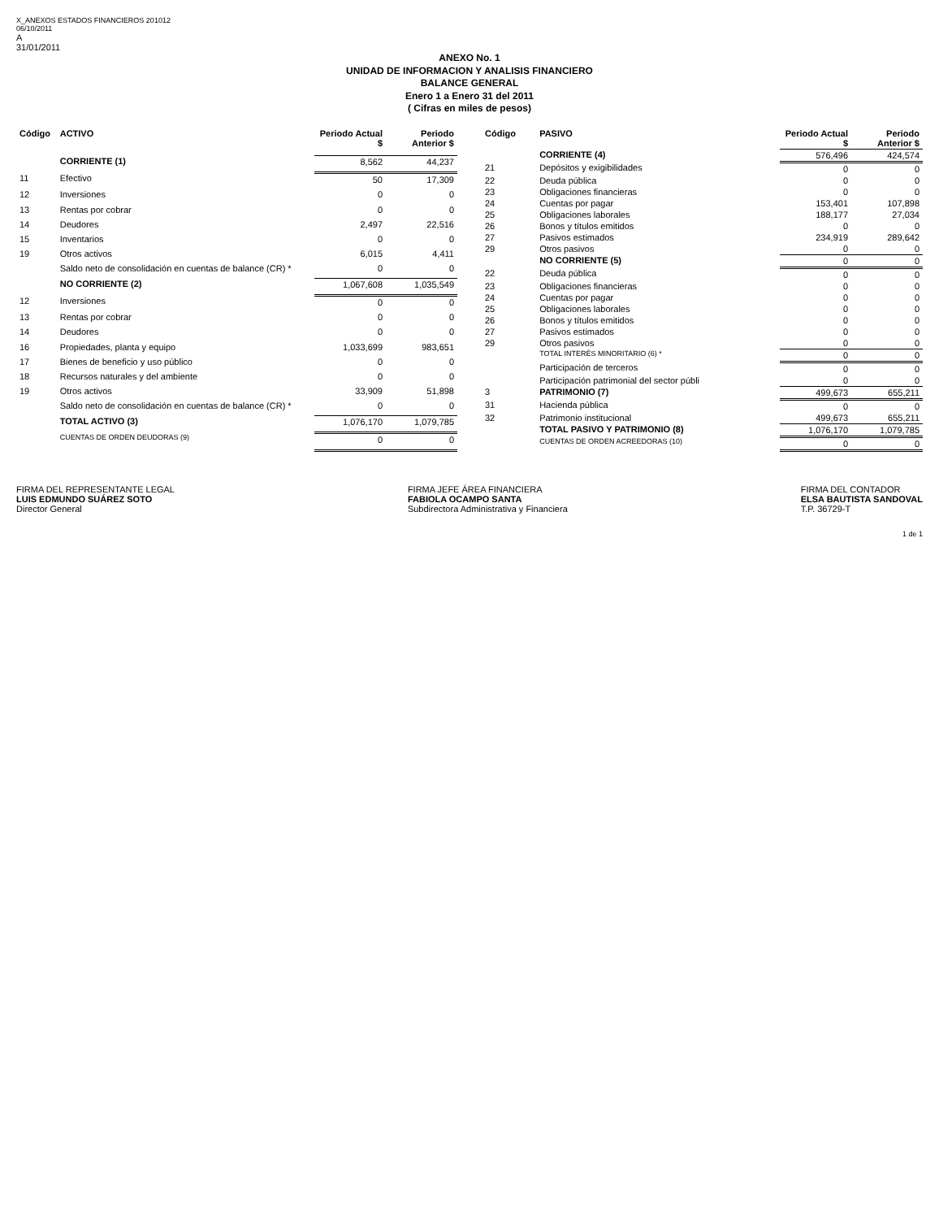X_ANEXOS ESTADOS FINANCIEROS 201012
06/10/2011
A
31/01/2011
ANEXO No. 1
UNIDAD DE INFORMACION Y ANALISIS FINANCIERO
BALANCE GENERAL
Enero 1 a Enero 31 del 2011
( Cifras en miles de pesos)
| Código | ACTIVO | Periodo Actual $ | Periodo Anterior $ |
| --- | --- | --- | --- |
| | CORRIENTE (1) | 8,562 | 44,237 |
| 11 | Efectivo | 50 | 17,309 |
| 12 | Inversiones | 0 | 0 |
| 13 | Rentas por cobrar | 0 | 0 |
| 14 | Deudores | 2,497 | 22,516 |
| 15 | Inventarios | 0 | 0 |
| 19 | Otros activos | 6,015 | 4,411 |
| | Saldo neto de consolidación en cuentas de balance (CR) * | 0 | 0 |
| | NO CORRIENTE (2) | 1,067,608 | 1,035,549 |
| 12 | Inversiones | 0 | 0 |
| 13 | Rentas por cobrar | 0 | 0 |
| 14 | Deudores | 0 | 0 |
| 16 | Propiedades, planta y equipo | 1,033,699 | 983,651 |
| 17 | Bienes de beneficio y uso público | 0 | 0 |
| 18 | Recursos naturales y del ambiente | 0 | 0 |
| 19 | Otros activos | 33,909 | 51,898 |
| | Saldo neto de consolidación en cuentas de balance (CR) * | 0 | 0 |
| | TOTAL ACTIVO (3) | 1,076,170 | 1,079,785 |
| | CUENTAS DE ORDEN DEUDORAS (9) | 0 | 0 |
| Código | PASIVO | Periodo Actual $ | Periodo Anterior $ |
| --- | --- | --- | --- |
| | CORRIENTE (4) | 576,496 | 424,574 |
| 21 | Depósitos y exigibilidades | 0 | 0 |
| 22 | Deuda pública | 0 | 0 |
| 23 | Obligaciones financieras | 0 | 0 |
| 24 | Cuentas por pagar | 153,401 | 107,898 |
| 25 | Obligaciones laborales | 188,177 | 27,034 |
| 26 | Bonos y títulos emitidos | 0 | 0 |
| 27 | Pasivos estimados | 234,919 | 289,642 |
| 29 | Otros pasivos | 0 | 0 |
| | NO CORRIENTE (5) | 0 | 0 |
| 22 | Deuda pública | 0 | 0 |
| 23 | Obligaciones financieras | 0 | 0 |
| 24 | Cuentas por pagar | 0 | 0 |
| 25 | Obligaciones laborales | 0 | 0 |
| 26 | Bonos y títulos emitidos | 0 | 0 |
| 27 | Pasivos estimados | 0 | 0 |
| 29 | Otros pasivos | 0 | 0 |
| | TOTAL INTERÉS MINORITARIO (6) * | 0 | 0 |
| | Participación de terceros | 0 | 0 |
| | Participación patrimonial del sector públi | 0 | 0 |
| 3 | PATRIMONIO (7) | 499,673 | 655,211 |
| 31 | Hacienda pública | 0 | 0 |
| 32 | Patrimonio institucional | 499,673 | 655,211 |
| | TOTAL PASIVO Y PATRIMONIO (8) | 1,076,170 | 1,079,785 |
| | CUENTAS DE ORDEN ACREEDORAS (10) | 0 | 0 |
FIRMA DEL REPRESENTANTE LEGAL
LUIS EDMUNDO SUÁREZ SOTO
Director General
FIRMA JEFE ÁREA FINANCIERA
FABIOLA OCAMPO SANTA
Subdirectora Administrativa y Financiera
FIRMA DEL CONTADOR
ELSA BAUTISTA SANDOVAL
T.P. 36729-T
1 de 1